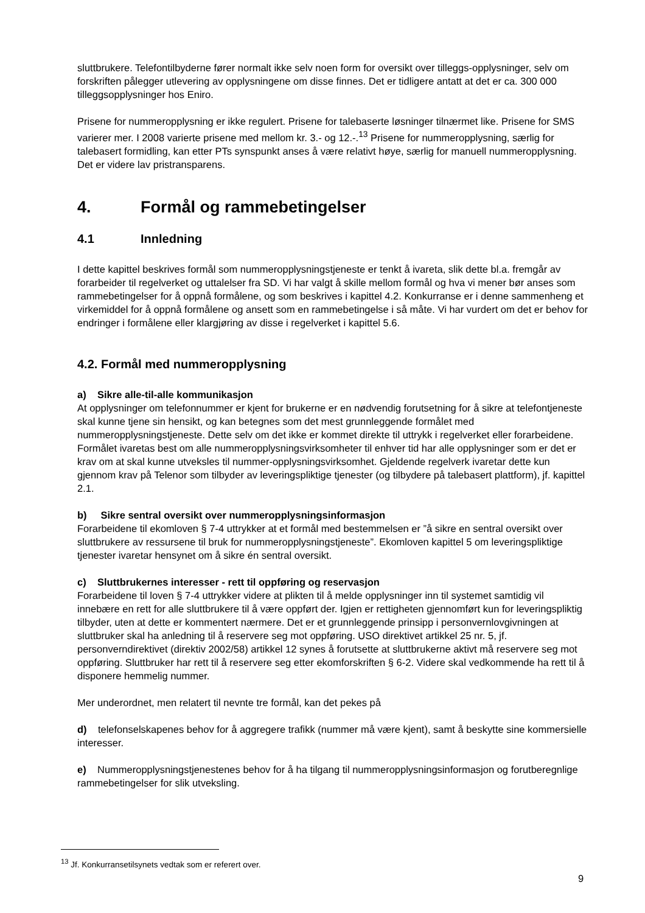sluttbrukere. Telefontilbyderne fører normalt ikke selv noen form for oversikt over tilleggs-opplysninger, selv om forskriften pålegger utlevering av opplysningene om disse finnes. Det er tidligere antatt at det er ca. 300 000 tilleggsopplysninger hos Eniro.
Prisene for nummeropplysning er ikke regulert. Prisene for talebaserte løsninger tilnærmet like. Prisene for SMS varierer mer. I 2008 varierte prisene med mellom kr. 3.- og 12.-.<sup>13</sup> Prisene for nummeropplysning, særlig for talebasert formidling, kan etter PTs synspunkt anses å være relativt høye, særlig for manuell nummeropplysning. Det er videre lav pristransparens.
4. Formål og rammebetingelser
4.1 Innledning
I dette kapittel beskrives formål som nummeropplysningstjeneste er tenkt å ivareta, slik dette bl.a. fremgår av forarbeider til regelverket og uttalelser fra SD. Vi har valgt å skille mellom formål og hva vi mener bør anses som rammebetingelser for å oppnå formålene, og som beskrives i kapittel 4.2. Konkurranse er i denne sammenheng et virkemiddel for å oppnå formålene og ansett som en rammebetingelse i så måte. Vi har vurdert om det er behov for endringer i formålene eller klargjøring av disse i regelverket i kapittel 5.6.
4.2. Formål med nummeropplysning
a) Sikre alle-til-alle kommunikasjon
At opplysninger om telefonnummer er kjent for brukerne er en nødvendig forutsetning for å sikre at telefontjeneste skal kunne tjene sin hensikt, og kan betegnes som det mest grunnleggende formålet med nummeropplysningstjeneste. Dette selv om det ikke er kommet direkte til uttrykk i regelverket eller forarbeidene. Formålet ivaretas best om alle nummeropplysningsvirksomheter til enhver tid har alle opplysninger som er det er krav om at skal kunne utveksles til nummer-opplysningsvirksomhet. Gjeldende regelverk ivaretar dette kun gjennom krav på Telenor som tilbyder av leveringspliktige tjenester (og tilbydere på talebasert plattform), jf. kapittel 2.1.
b) Sikre sentral oversikt over nummeropplysningsinformasjon
Forarbeidene til ekomloven § 7-4 uttrykker at et formål med bestemmelsen er ”å sikre en sentral oversikt over sluttbrukere av ressursene til bruk for nummeropplysningstjeneste”. Ekomloven kapittel 5 om leveringspliktige tjenester ivaretar hensynet om å sikre én sentral oversikt.
c) Sluttbrukernes interesser - rett til oppføring og reservasjon
Forarbeidene til loven § 7-4 uttrykker videre at plikten til å melde opplysninger inn til systemet samtidig vil innebære en rett for alle sluttbrukere til å være oppført der. Igjen er rettigheten gjennomført kun for leveringspliktig tilbyder, uten at dette er kommentert nærmere. Det er et grunnleggende prinsipp i personvernlovgivningen at sluttbruker skal ha anledning til å reservere seg mot oppføring. USO direktivet artikkel 25 nr. 5, jf. personverndirektivet (direktiv 2002/58) artikkel 12 synes å forutsette at sluttbrukerne aktivt må reservere seg mot oppføring. Sluttbruker har rett til å reservere seg etter ekomforskriften § 6-2. Videre skal vedkommende ha rett til å disponere hemmelig nummer.
Mer underordnet, men relatert til nevnte tre formål, kan det pekes på
d) telefonselskapenes behov for å aggregere trafikk (nummer må være kjent), samt å beskytte sine kommersielle interesser.
e) Nummeropplysningstjenestenes behov for å ha tilgang til nummeropplysningsinformasjon og forutberegnlige rammebetingelser for slik utveksling.
<sup>13</sup> Jf. Konkurransetilsynets vedtak som er referert over.
9